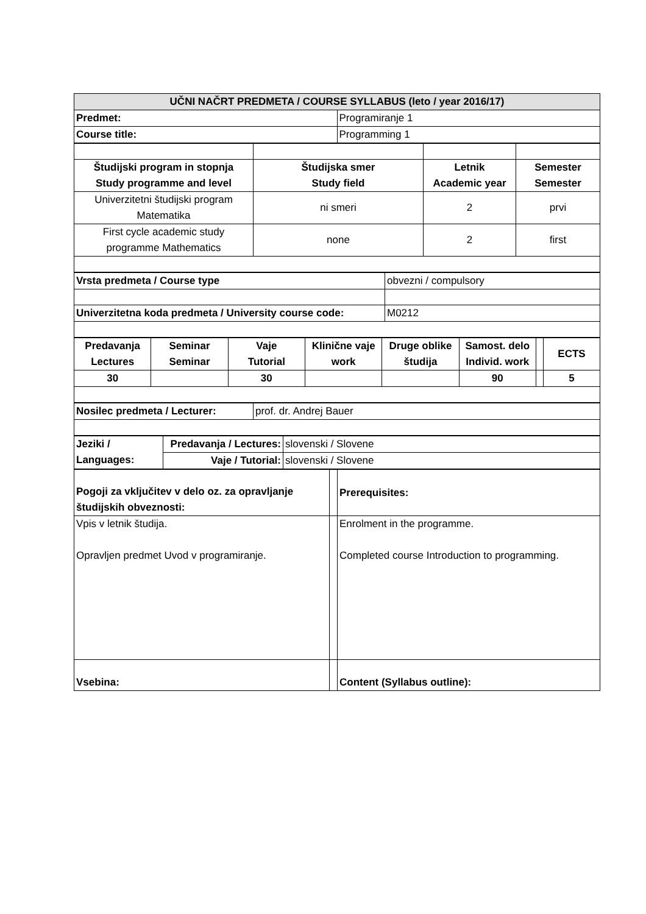| UČNI NAČRT PREDMETA / COURSE SYLLABUS (leto / year 2016/17) | |
| --- | --- |
| Predmet: | Programiranje 1 |
| Course title: | Programming 1 |
| Študijski program in stopnja Study programme and level | Študijska smer Study field | Letnik Academic year | Semester Semester |
| --- | --- | --- | --- |
| Univerzitetni študijski program Matematika | ni smeri | 2 | prvi |
| First cycle academic study programme Mathematics | none | 2 | first |
| Vrsta predmeta / Course type | obvezni / compulsory |
| Univerzitetna koda predmeta / University course code: | M0212 |
| Predavanja Lectures | Seminar Seminar | Vaje Tutorial | Klinične vaje work | Druge oblike študija | Samost. delo Individ. work | | ECTS |
| --- | --- | --- | --- | --- | --- | --- | --- |
| 30 | | 30 | | | 90 | | 5 |
| Nosilec predmeta / Lecturer: | prof. dr. Andrej Bauer |
| Jeziki / Languages: | Predavanja / Lectures: | slovenski / Slovene |
| | Vaje / Tutorial: | slovenski / Slovene |
| Pogoji za vključitev v delo oz. za opravljanje študijskih obveznosti: | | Prerequisites: |
| Vpis v letnik študija. Opravljen predmet Uvod v programiranje. | | Enrolment in the programme. Completed course Introduction to programming. |
| Vsebina: | | Content (Syllabus outline): |